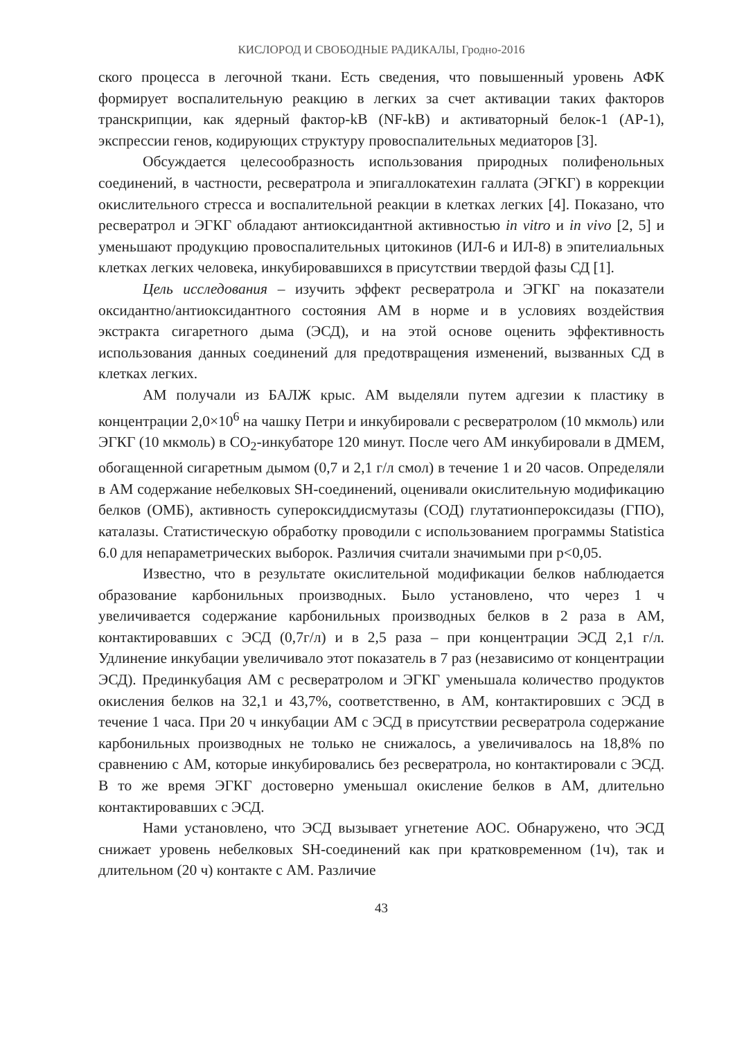КИСЛОРОД И СВОБОДНЫЕ РАДИКАЛЫ, Гродно-2016
ского процесса в легочной ткани. Есть сведения, что повышенный уровень АФК формирует воспалительную реакцию в легких за счет активации таких факторов транскрипции, как ядерный фактор-kB (NF-kB) и активаторный белок-1 (АР-1), экспрессии генов, кодирующих структуру провоспалительных медиаторов [3].
Обсуждается целесообразность использования природных полифенольных соединений, в частности, ресвератрола и эпигаллокатехин галлата (ЭГКГ) в коррекции окислительного стресса и воспалительной реакции в клетках легких [4]. Показано, что ресвератрол и ЭГКГ обладают антиоксидантной активностью in vitro и in vivo [2, 5] и уменьшают продукцию провоспалительных цитокинов (ИЛ-6 и ИЛ-8) в эпителиальных клетках легких человека, инкубировавшихся в присутствии твердой фазы СД [1].
Цель исследования – изучить эффект ресвератрола и ЭГКГ на показатели оксидантно/антиоксидантного состояния АМ в норме и в условиях воздействия экстракта сигаретного дыма (ЭСД), и на этой основе оценить эффективность использования данных соединений для предотвращения изменений, вызванных СД в клетках легких.
АМ получали из БАЛЖ крыс. АМ выделяли путем адгезии к пластику в концентрации 2,0×10<sup>6</sup> на чашку Петри и инкубировали с ресвератролом (10 мкмоль) или ЭГКГ (10 мкмоль) в CO<sub>2</sub>-инкубаторе 120 минут. После чего АМ инкубировали в ДМЕМ, обогащенной сигаретным дымом (0,7 и 2,1 г/л смол) в течение 1 и 20 часов. Определяли в АМ содержание небелковых SH-соединений, оценивали окислительную модификацию белков (ОМБ), активность супероксиддисмутазы (СОД) глутатионпероксидазы (ГПО), каталазы. Статистическую обработку проводили с использованием программы Statistica 6.0 для непараметрических выборок. Различия считали значимыми при р<0,05.
Известно, что в результате окислительной модификации белков наблюдается образование карбонильных производных. Было установлено, что через 1 ч увеличивается содержание карбонильных производных белков в 2 раза в АМ, контактировавших с ЭСД (0,7г/л) и в 2,5 раза – при концентрации ЭСД 2,1 г/л. Удлинение инкубации увеличивало этот показатель в 7 раз (независимо от концентрации ЭСД). Прединкубация АМ с ресвератролом и ЭГКГ уменьшала количество продуктов окисления белков на 32,1 и 43,7%, соответственно, в АМ, контактировших с ЭСД в течение 1 часа. При 20 ч инкубации АМ с ЭСД в присутствии ресвератрола содержание карбонильных производных не только не снижалось, а увеличивалось на 18,8% по сравнению с АМ, которые инкубировались без ресвератрола, но контактировали с ЭСД. В то же время ЭГКГ достоверно уменьшал окисление белков в АМ, длительно контактировавших с ЭСД.
Нами установлено, что ЭСД вызывает угнетение АОС. Обнаружено, что ЭСД снижает уровень небелковых SH-соединений как при кратковременном (1ч), так и длительном (20 ч) контакте с АМ. Различие
43